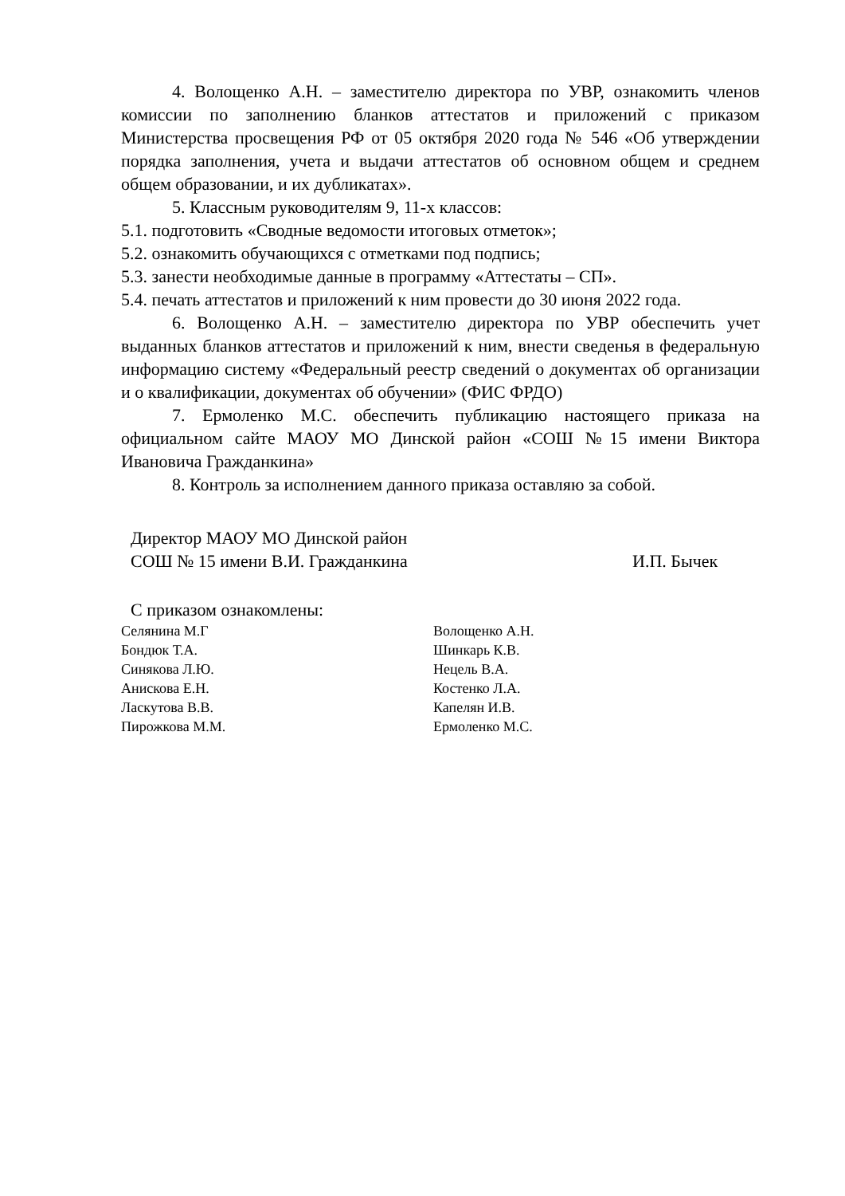4. Волощенко А.Н. – заместителю директора по УВР, ознакомить членов комиссии по заполнению бланков аттестатов и приложений с приказом Министерства просвещения РФ от 05 октября 2020 года № 546 «Об утверждении порядка заполнения, учета и выдачи аттестатов об основном общем и среднем общем образовании, и их дубликатах».
5. Классным руководителям 9, 11-х классов:
5.1. подготовить «Сводные ведомости итоговых отметок»;
5.2. ознакомить обучающихся с отметками под подпись;
5.3. занести необходимые данные в программу «Аттестаты – СП».
5.4. печать аттестатов и приложений к ним провести до 30 июня 2022 года.
6. Волощенко А.Н. – заместителю директора по УВР обеспечить учет выданных бланков аттестатов и приложений к ним, внести сведенья в федеральную информацию систему «Федеральный реестр сведений о документах об организации и о квалификации, документах об обучении» (ФИС ФРДО)
7. Ермоленко М.С. обеспечить публикацию настоящего приказа на официальном сайте МАОУ МО Динской район «СОШ №15 имени Виктора Ивановича Гражданкина»
8. Контроль за исполнением данного приказа оставляю за собой.
Директор МАОУ МО Динской район
СОШ № 15 имени В.И. Гражданкина И.П. Бычек
С приказом ознакомлены:
| Селянина М.Г | Волощенко А.Н. |
| Бондюк Т.А. | Шинкарь К.В. |
| Синякова Л.Ю. | Нецель В.А. |
| Анискова Е.Н. | Костенко Л.А. |
| Ласкутова В.В. | Капелян И.В. |
| Пирожкова М.М. | Ермоленко М.С. |